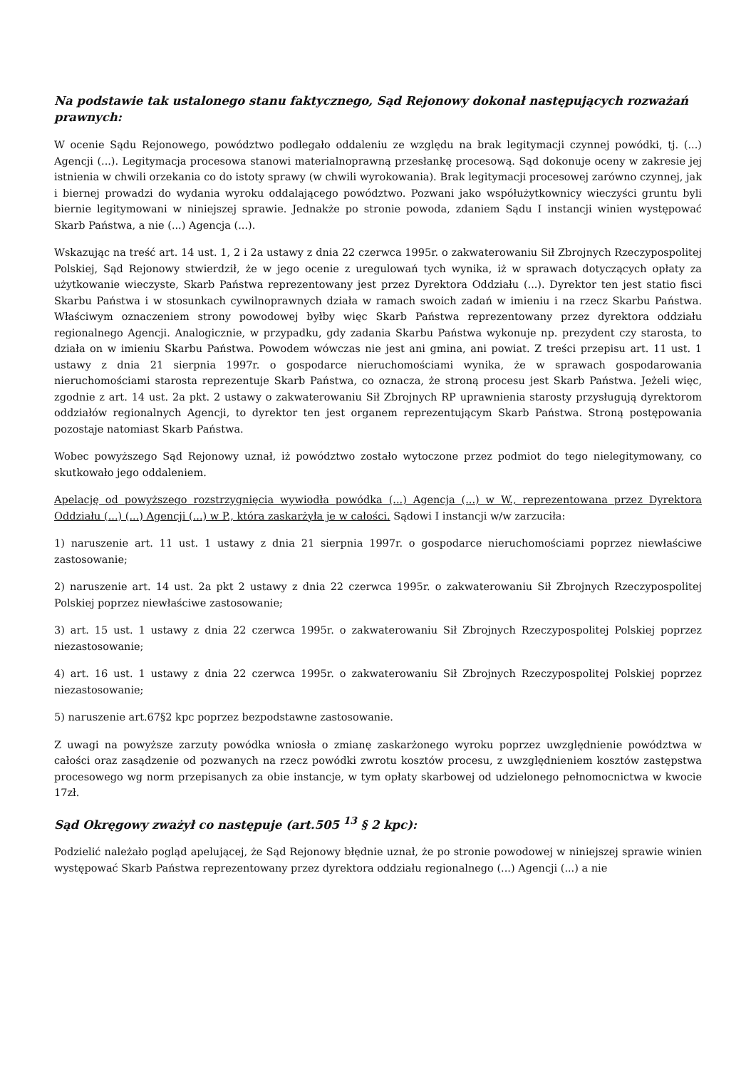Na podstawie tak ustalonego stanu faktycznego, Sąd Rejonowy dokonał następujących rozważań prawnych:
W ocenie Sądu Rejonowego, powództwo podlegało oddaleniu ze względu na brak legitymacji czynnej powódki, tj. (...) Agencji (...). Legitymacja procesowa stanowi materialnoprawną przesłankę procesową. Sąd dokonuje oceny w zakresie jej istnienia w chwili orzekania co do istoty sprawy (w chwili wyrokowania). Brak legitymacji procesowej zarówno czynnej, jak i biernej prowadzi do wydania wyroku oddalającego powództwo. Pozwani jako współużytkownicy wieczyści gruntu byli biernie legitymowani w niniejszej sprawie. Jednakże po stronie powoda, zdaniem Sądu I instancji winien występować Skarb Państwa, a nie (...) Agencja (...).
Wskazując na treść art. 14 ust. 1, 2 i 2a ustawy z dnia 22 czerwca 1995r. o zakwaterowaniu Sił Zbrojnych Rzeczypospolitej Polskiej, Sąd Rejonowy stwierdził, że w jego ocenie z uregulowań tych wynika, iż w sprawach dotyczących opłaty za użytkowanie wieczyste, Skarb Państwa reprezentowany jest przez Dyrektora Oddziału (...). Dyrektor ten jest statio fisci Skarbu Państwa i w stosunkach cywilnoprawnych działa w ramach swoich zadań w imieniu i na rzecz Skarbu Państwa. Właściwym oznaczeniem strony powodowej byłby więc Skarb Państwa reprezentowany przez dyrektora oddziału regionalnego Agencji. Analogicznie, w przypadku, gdy zadania Skarbu Państwa wykonuje np. prezydent czy starosta, to działa on w imieniu Skarbu Państwa. Powodem wówczas nie jest ani gmina, ani powiat. Z treści przepisu art. 11 ust. 1 ustawy z dnia 21 sierpnia 1997r. o gospodarce nieruchomościami wynika, że w sprawach gospodarowania nieruchomościami starosta reprezentuje Skarb Państwa, co oznacza, że stroną procesu jest Skarb Państwa. Jeżeli więc, zgodnie z art. 14 ust. 2a pkt. 2 ustawy o zakwaterowaniu Sił Zbrojnych RP uprawnienia starosty przysługują dyrektorom oddziałów regionalnych Agencji, to dyrektor ten jest organem reprezentującym Skarb Państwa. Stroną postępowania pozostaje natomiast Skarb Państwa.
Wobec powyższego Sąd Rejonowy uznał, iż powództwo zostało wytoczone przez podmiot do tego nielegitymowany, co skutkowało jego oddaleniem.
Apelację od powyższego rozstrzygnięcia wywiodła powódka (...) Agencja (...) w W., reprezentowana przez Dyrektora Oddziału (...) (...) Agencji (...) w P., która zaskarżyła je w całości. Sądowi I instancji w/w zarzuciła:
1) naruszenie art. 11 ust. 1 ustawy z dnia 21 sierpnia 1997r. o gospodarce nieruchomościami poprzez niewłaściwe zastosowanie;
2) naruszenie art. 14 ust. 2a pkt 2 ustawy z dnia 22 czerwca 1995r. o zakwaterowaniu Sił Zbrojnych Rzeczypospolitej Polskiej poprzez niewłaściwe zastosowanie;
3) art. 15 ust. 1 ustawy z dnia 22 czerwca 1995r. o zakwaterowaniu Sił Zbrojnych Rzeczypospolitej Polskiej poprzez niezastosowanie;
4) art. 16 ust. 1 ustawy z dnia 22 czerwca 1995r. o zakwaterowaniu Sił Zbrojnych Rzeczypospolitej Polskiej poprzez niezastosowanie;
5) naruszenie art.67§2 kpc poprzez bezpodstawne zastosowanie.
Z uwagi na powyższe zarzuty powódka wniosła o zmianę zaskarżonego wyroku poprzez uwzględnienie powództwa w całości oraz zasądzenie od pozwanych na rzecz powódki zwrotu kosztów procesu, z uwzględnieniem kosztów zastępstwa procesowego wg norm przepisanych za obie instancje, w tym opłaty skarbowej od udzielonego pełnomocnictwa w kwocie 17zł.
Sąd Okręgowy zważył co następuje (art.505 <sup>13</sup> § 2 kpc):
Podzielić należało pogląd apelującej, że Sąd Rejonowy błędnie uznał, że po stronie powodowej w niniejszej sprawie winien występować Skarb Państwa reprezentowany przez dyrektora oddziału regionalnego (...) Agencji (...) a nie